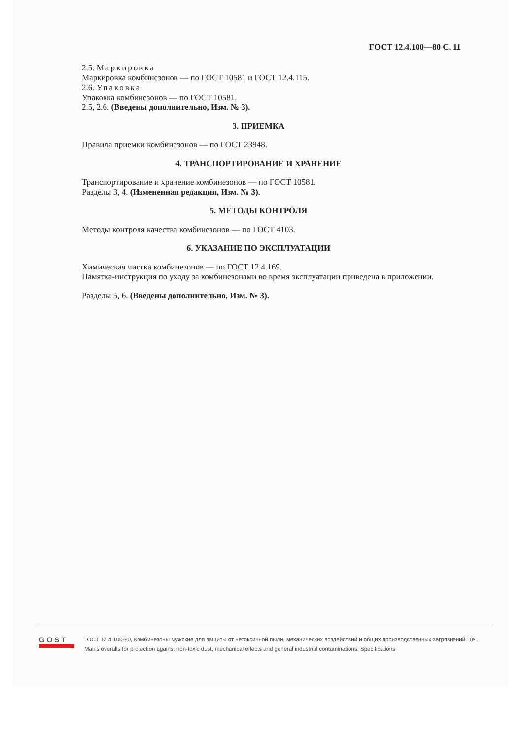ГОСТ 12.4.100—80 С. 11
2.5. Маркировка
Маркировка комбинезонов — по ГОСТ 10581 и ГОСТ 12.4.115.
2.6. Упаковка
Упаковка комбинезонов — по ГОСТ 10581.
2.5, 2.6. (Введены дополнительно, Изм. № 3).
3. ПРИЕМКА
Правила приемки комбинезонов — по ГОСТ 23948.
4. ТРАНСПОРТИРОВАНИЕ И ХРАНЕНИЕ
Транспортирование и хранение комбинезонов — по ГОСТ 10581.
Разделы 3, 4. (Измененная редакция, Изм. № 3).
5. МЕТОДЫ КОНТРОЛЯ
Методы контроля качества комбинезонов — по ГОСТ 4103.
6. УКАЗАНИЕ ПО ЭКСПЛУАТАЦИИ
Химическая чистка комбинезонов — по ГОСТ 12.4.169.
Памятка-инструкция по уходу за комбинезонами во время эксплуатации приведена в приложении.
Разделы 5, 6. (Введены дополнительно, Изм. № 3).
GOST
ГОСТ 12.4.100-80, Комбинезоны мужские для защиты от нетоксичной пыли, механических воздействий и общих производственных загрязнений. Те .
Man's overalls for protection against non-toxic dust, mechanical effects and general industrial contaminations. Specifications